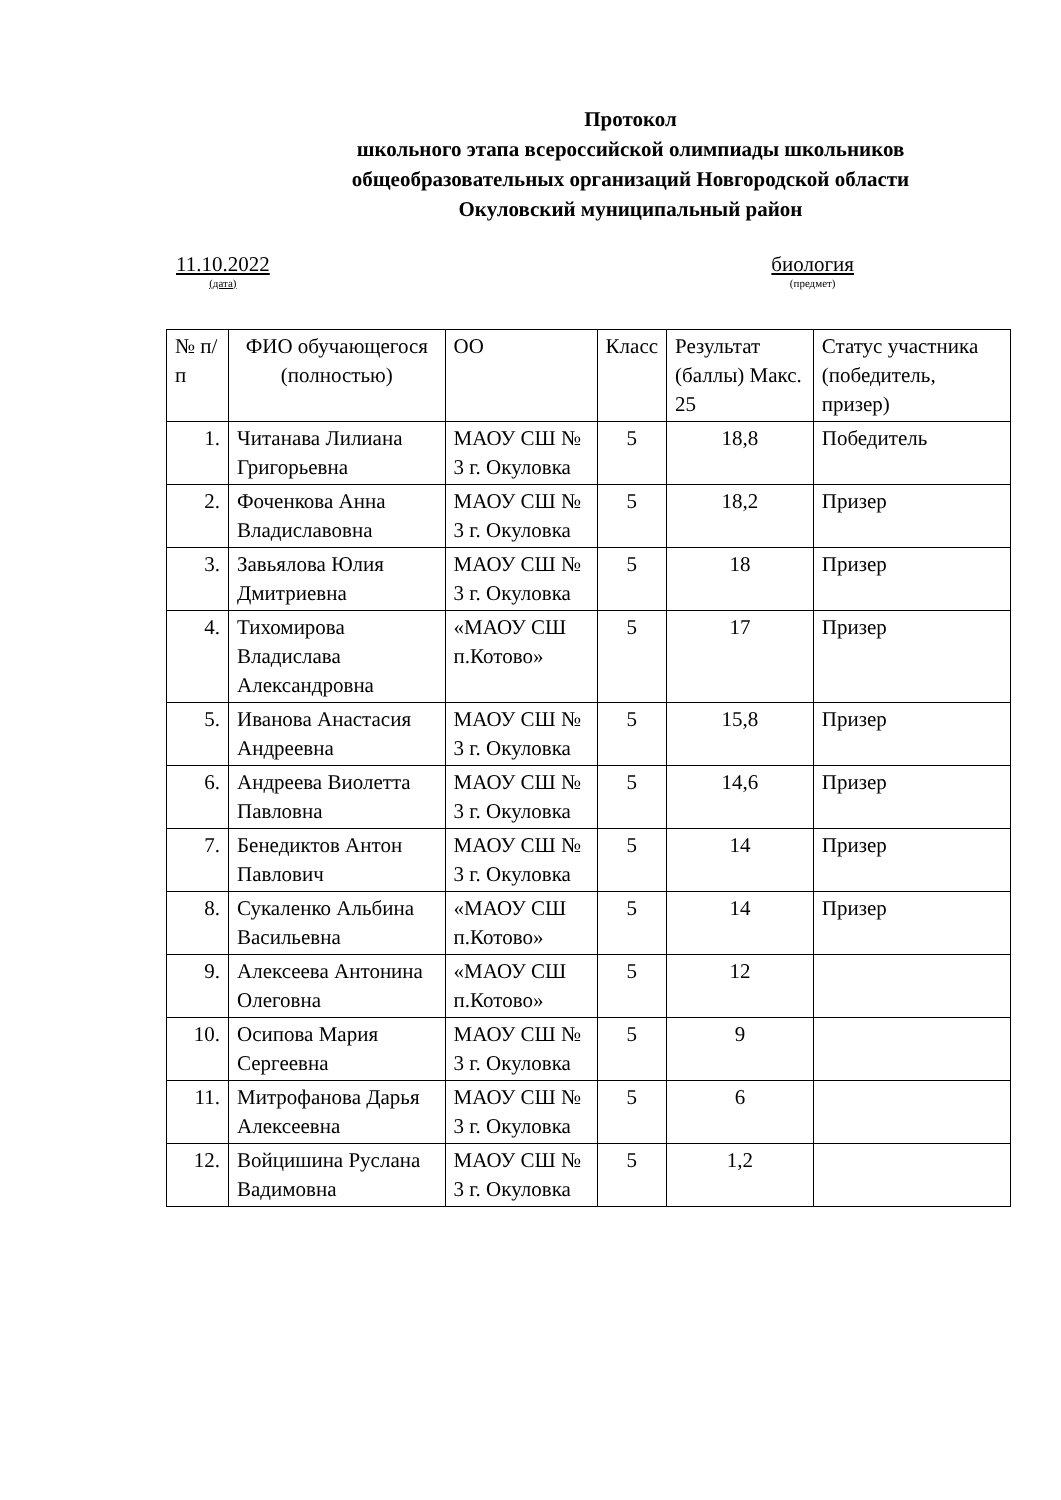Протокол
школьного этапа всероссийской олимпиады школьников
общеобразовательных организаций Новгородской области
Окуловский муниципальный район
11.10.2022
(дата)
биология
(предмет)
| № п/п | ФИО обучающегося (полностью) | ОО | Класс | Результат (баллы) Макс. 25 | Статус участника (победитель, призер) |
| --- | --- | --- | --- | --- | --- |
| 1. | Читанава Лилиана Григорьевна | МАОУ СШ № 3 г. Окуловка | 5 | 18,8 | Победитель |
| 2. | Фоченкова Анна Владиславовна | МАОУ СШ № 3 г. Окуловка | 5 | 18,2 | Призер |
| 3. | Завьялова Юлия Дмитриевна | МАОУ СШ № 3 г. Окуловка | 5 | 18 | Призер |
| 4. | Тихомирова Владислава Александровна | «МАОУ СШ п.Котово» | 5 | 17 | Призер |
| 5. | Иванова Анастасия Андреевна | МАОУ СШ № 3 г. Окуловка | 5 | 15,8 | Призер |
| 6. | Андреева Виолетта Павловна | МАОУ СШ № 3 г. Окуловка | 5 | 14,6 | Призер |
| 7. | Бенедиктов Антон Павлович | МАОУ СШ № 3 г. Окуловка | 5 | 14 | Призер |
| 8. | Сукаленко Альбина Васильевна | «МАОУ СШ п.Котово» | 5 | 14 | Призер |
| 9. | Алексеева Антонина Олеговна | «МАОУ СШ п.Котово» | 5 | 12 | |
| 10. | Осипова Мария Сергеевна | МАОУ СШ № 3 г. Окуловка | 5 | 9 | |
| 11. | Митрофанова Дарья Алексеевна | МАОУ СШ № 3 г. Окуловка | 5 | 6 | |
| 12. | Войцишина Руслана Вадимовна | МАОУ СШ № 3 г. Окуловка | 5 | 1,2 | |